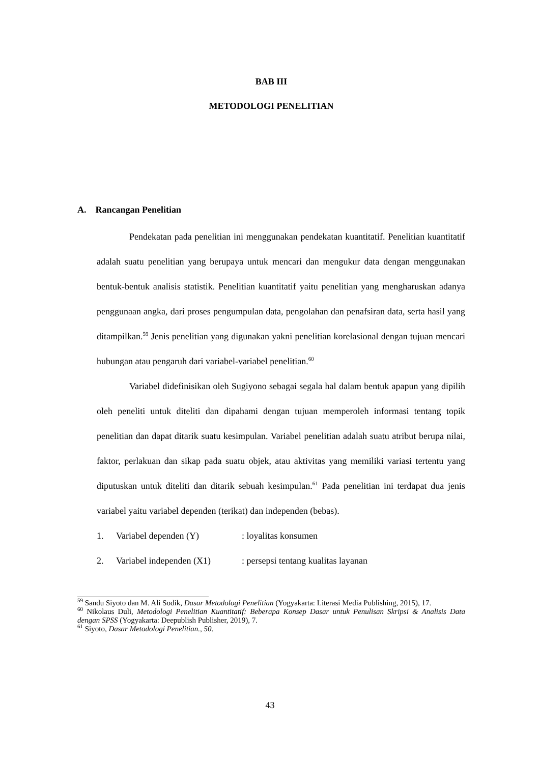BAB III
METODOLOGI PENELITIAN
A. Rancangan Penelitian
Pendekatan pada penelitian ini menggunakan pendekatan kuantitatif. Penelitian kuantitatif adalah suatu penelitian yang berupaya untuk mencari dan mengukur data dengan menggunakan bentuk-bentuk analisis statistik. Penelitian kuantitatif yaitu penelitian yang mengharuskan adanya penggunaan angka, dari proses pengumpulan data, pengolahan dan penafsiran data, serta hasil yang ditampilkan.<sup>59</sup> Jenis penelitian yang digunakan yakni penelitian korelasional dengan tujuan mencari hubungan atau pengaruh dari variabel-variabel penelitian.<sup>60</sup>
Variabel didefinisikan oleh Sugiyono sebagai segala hal dalam bentuk apapun yang dipilih oleh peneliti untuk diteliti dan dipahami dengan tujuan memperoleh informasi tentang topik penelitian dan dapat ditarik suatu kesimpulan. Variabel penelitian adalah suatu atribut berupa nilai, faktor, perlakuan dan sikap pada suatu objek, atau aktivitas yang memiliki variasi tertentu yang diputuskan untuk diteliti dan ditarik sebuah kesimpulan.<sup>61</sup> Pada penelitian ini terdapat dua jenis variabel yaitu variabel dependen (terikat) dan independen (bebas).
1. Variabel dependen (Y): loyalitas konsumen
2. Variabel independen (X1): persepsi tentang kualitas layanan
<sup>59</sup> Sandu Siyoto dan M. Ali Sodik, Dasar Metodologi Penelitian (Yogyakarta: Literasi Media Publishing, 2015), 17.
<sup>60</sup> Nikolaus Duli, Metodologi Penelitian Kuantitatif: Beberapa Konsep Dasar untuk Penulisan Skripsi & Analisis Data dengan SPSS (Yogyakarta: Deepublish Publisher, 2019), 7.
<sup>61</sup> Siyoto, Dasar Metodologi Penelitian., 50.
43